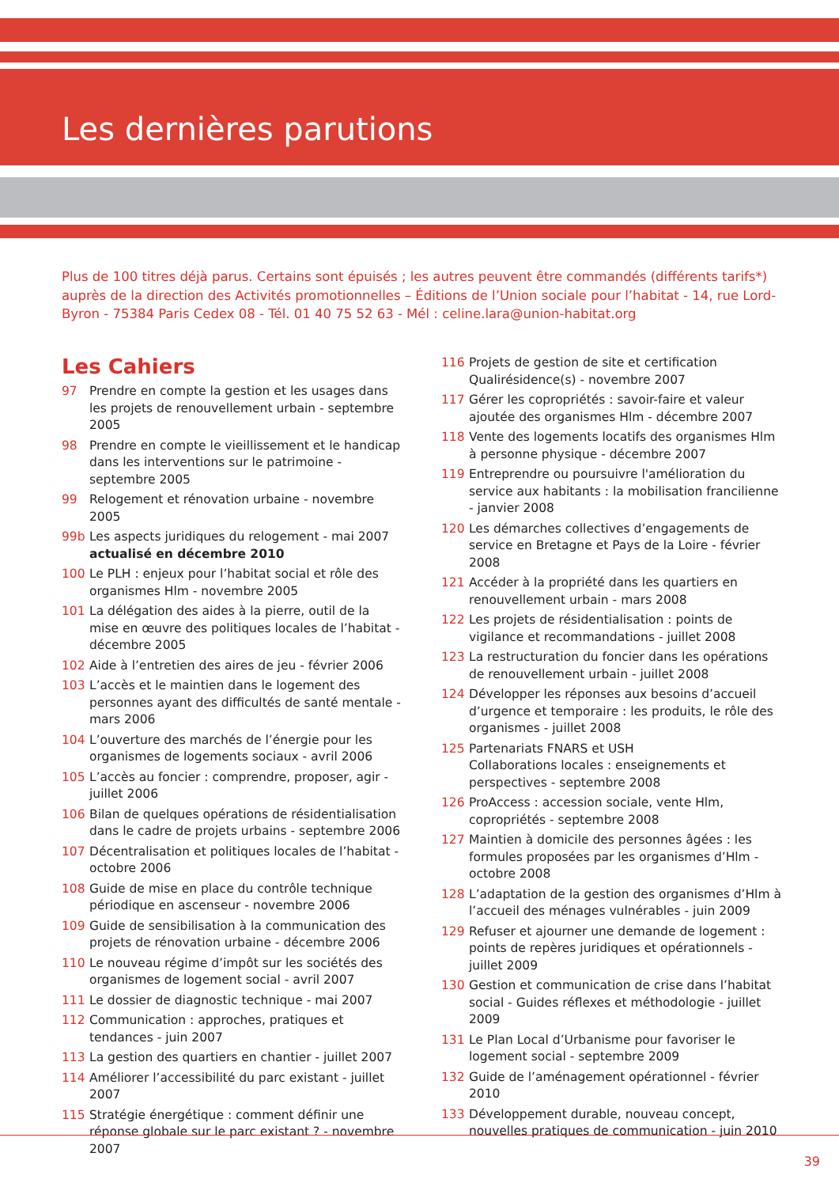Les dernières parutions
Plus de 100 titres déjà parus. Certains sont épuisés ; les autres peuvent être commandés (différents tarifs*) auprès de la direction des Activités promotionnelles – Éditions de l’Union sociale pour l’habitat - 14, rue Lord-Byron - 75384 Paris Cedex 08 - Tél. 01 40 75 52 63 - Mél : celine.lara@union-habitat.org
Les Cahiers
97 Prendre en compte la gestion et les usages dans les projets de renouvellement urbain - septembre 2005
98 Prendre en compte le vieillissement et le handicap dans les interventions sur le patrimoine - septembre 2005
99 Relogement et rénovation urbaine - novembre 2005
99b Les aspects juridiques du relogement - mai 2007 actualisé en décembre 2010
100 Le PLH : enjeux pour l’habitat social et rôle des organismes Hlm - novembre 2005
101 La délégation des aides à la pierre, outil de la mise en œuvre des politiques locales de l’habitat - décembre 2005
102 Aide à l’entretien des aires de jeu - février 2006
103 L’accès et le maintien dans le logement des personnes ayant des difficultés de santé mentale - mars 2006
104 L’ouverture des marchés de l’énergie pour les organismes de logements sociaux - avril 2006
105 L’accès au foncier : comprendre, proposer, agir - juillet 2006
106 Bilan de quelques opérations de résidentialisation dans le cadre de projets urbains - septembre 2006
107 Décentralisation et politiques locales de l’habitat - octobre 2006
108 Guide de mise en place du contrôle technique périodique en ascenseur - novembre 2006
109 Guide de sensibilisation à la communication des projets de rénovation urbaine - décembre 2006
110 Le nouveau régime d’impôt sur les sociétés des organismes de logement social - avril 2007
111 Le dossier de diagnostic technique - mai 2007
112 Communication : approches, pratiques et tendances - juin 2007
113 La gestion des quartiers en chantier - juillet 2007
114 Améliorer l’accessibilité du parc existant - juillet 2007
115 Stratégie énergétique : comment définir une réponse globale sur le parc existant ? - novembre 2007
116 Projets de gestion de site et certification Qualirésidence(s) - novembre 2007
117 Gérer les copropriétés : savoir-faire et valeur ajoutée des organismes Hlm - décembre 2007
118 Vente des logements locatifs des organismes Hlm à personne physique - décembre 2007
119 Entreprendre ou poursuivre l'amélioration du service aux habitants : la mobilisation francilienne - janvier 2008
120 Les démarches collectives d’engagements de service en Bretagne et Pays de la Loire - février 2008
121 Accéder à la propriété dans les quartiers en renouvellement urbain - mars 2008
122 Les projets de résidentialisation : points de vigilance et recommandations - juillet 2008
123 La restructuration du foncier dans les opérations de renouvellement urbain - juillet 2008
124 Développer les réponses aux besoins d’accueil d’urgence et temporaire : les produits, le rôle des organismes - juillet 2008
125 Partenariats FNARS et USH
Collaborations locales : enseignements et perspectives - septembre 2008
126 ProAccess : accession sociale, vente Hlm, copropriétés - septembre 2008
127 Maintien à domicile des personnes âgées : les formules proposées par les organismes d’Hlm - octobre 2008
128 L’adaptation de la gestion des organismes d’Hlm à l’accueil des ménages vulnérables - juin 2009
129 Refuser et ajourner une demande de logement : points de repères juridiques et opérationnels - juillet 2009
130 Gestion et communication de crise dans l’habitat social - Guides réflexes et méthodologie - juillet 2009
131 Le Plan Local d’Urbanisme pour favoriser le logement social - septembre 2009
132 Guide de l’aménagement opérationnel - février 2010
133 Développement durable, nouveau concept, nouvelles pratiques de communication - juin 2010
39